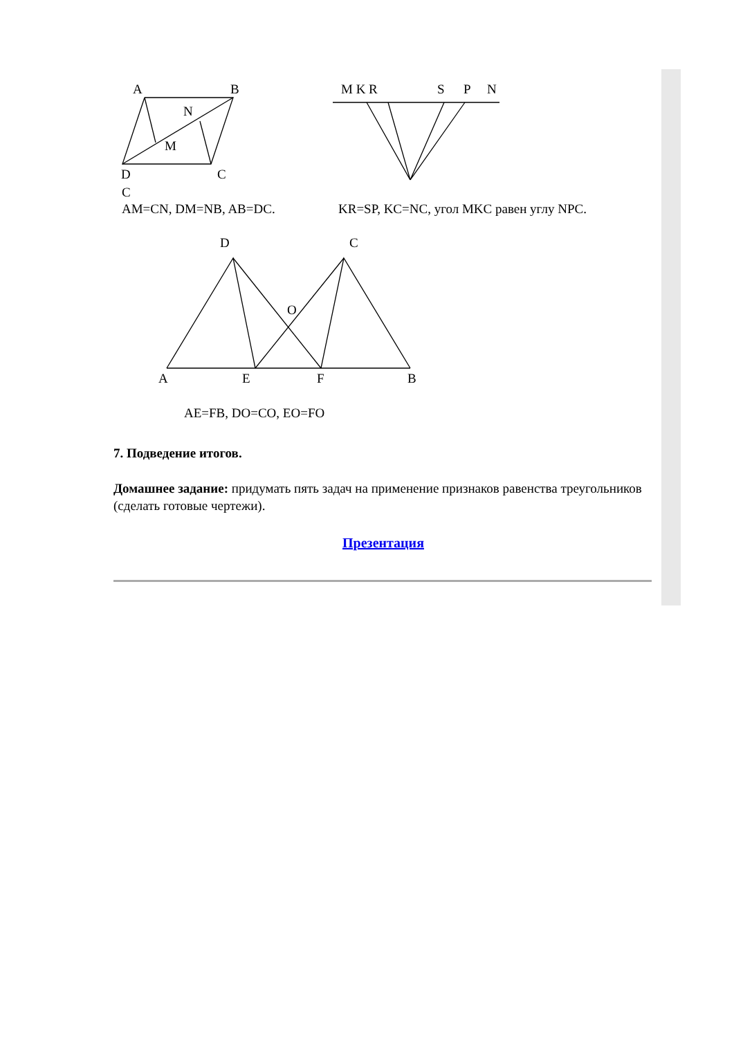A
B
N
M
D
C
C
AM=CN, DM=NB, AB=DC.
M K R
S
P
N
KR=SP, KC=NC, угол MKC равен углу NPC.
D
C
O
A
E
F
B
AE=FB, DO=CO, EO=FO
7. Подведение итогов.
Домашнее задание: придумать пять задач на применение признаков равенства треугольников (сделать готовые чертежи).
Презентация